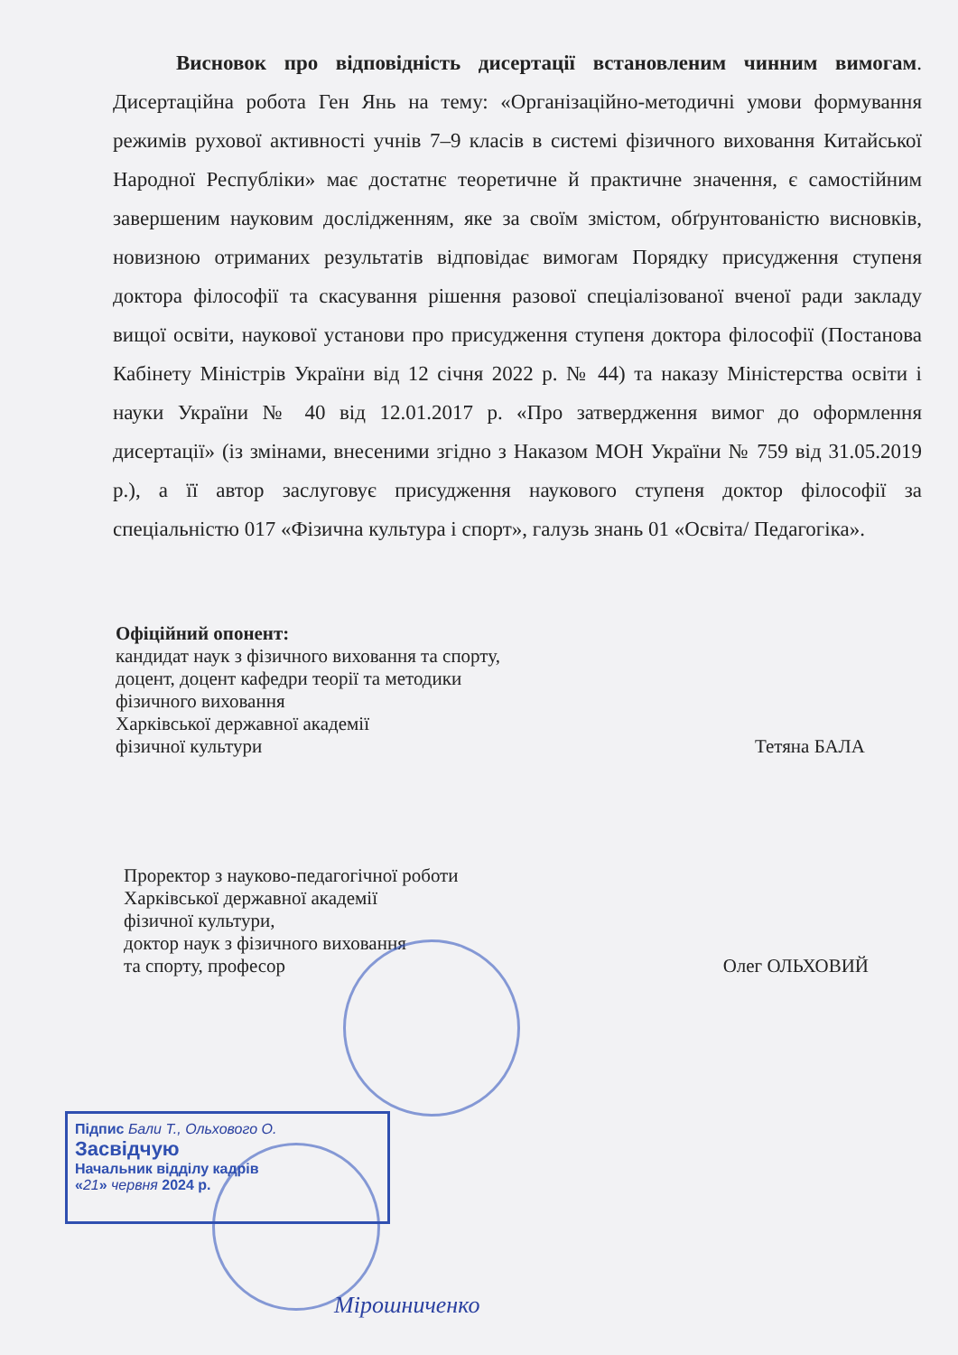Висновок про відповідність дисертації встановленим чинним вимогам. Дисертаційна робота Ген Янь на тему: «Організаційно-методичні умови формування режимів рухової активності учнів 7–9 класів в системі фізичного виховання Китайської Народної Республіки» має достатнє теоретичне й практичне значення, є самостійним завершеним науковим дослідженням, яке за своїм змістом, обґрунтованістю висновків, новизною отриманих результатів відповідає вимогам Порядку присудження ступеня доктора філософії та скасування рішення разової спеціалізованої вченої ради закладу вищої освіти, наукової установи про присудження ступеня доктора філософії (Постанова Кабінету Міністрів України від 12 січня 2022 р. № 44) та наказу Міністерства освіти і науки України № 40 від 12.01.2017 р. «Про затвердження вимог до оформлення дисертації» (із змінами, внесеними згідно з Наказом МОН України № 759 від 31.05.2019 р.), а її автор заслуговує присудження наукового ступеня доктор філософії за спеціальністю 017 «Фізична культура і спорт», галузь знань 01 «Освіта/ Педагогіка».
Офіційний опонент:
кандидат наук з фізичного виховання та спорту,
доцент, доцент кафедри теорії та методики
фізичного виховання
Харківської державної академії
фізичної культури Тетяна БАЛА
Проректор з науково-педагогічної роботи
Харківської державної академії
фізичної культури,
доктор наук з фізичного виховання
та спорту, професор Олег ОЛЬХОВИЙ
Підпис Бали Т., Ольхового О.
Засвідчую
Начальник відділу кадрів
«21» червня 2024 р.
Мірошниченко